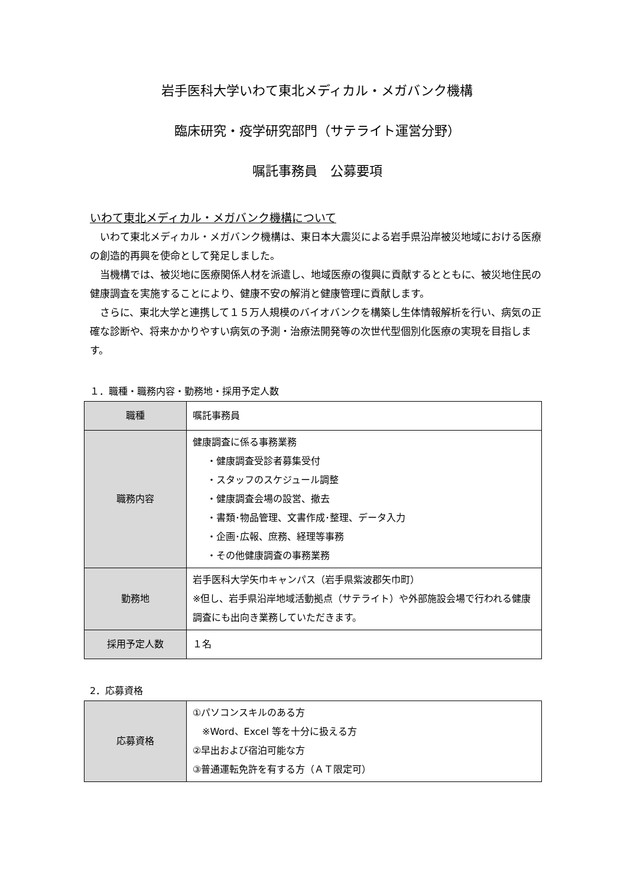岩手医科大学いわて東北メディカル・メガバンク機構
臨床研究・疫学研究部門（サテライト運営分野）
嘱託事務員　公募要項
いわて東北メディカル・メガバンク機構について
いわて東北メディカル・メガバンク機構は、東日本大震災による岩手県沿岸被災地域における医療の創造的再興を使命として発足しました。
当機構では、被災地に医療関係人材を派遣し、地域医療の復興に貢献するとともに、被災地住民の健康調査を実施することにより、健康不安の解消と健康管理に貢献します。
さらに、東北大学と連携して１５万人規模のバイオバンクを構築し生体情報解析を行い、病気の正確な診断や、将来かかりやすい病気の予測・治療法開発等の次世代型個別化医療の実現を目指します。
１．職種・職務内容・勤務地・採用予定人数
| 職種 | 嘱託事務員 |
| 職務内容 | 健康調査に係る事務業務 ・健康調査受診者募集受付 ・スタッフのスケジュール調整 ・健康調査会場の設営、撤去 ・書類･物品管理、文書作成･整理、データ入力 ・企画･広報、庶務、経理等事務 ・その他健康調査の事務業務 |
| 勤務地 | 岩手医科大学矢巾キャンパス（岩手県紫波郡矢巾町） ※但し、岩手県沿岸地域活動拠点（サテライト）や外部施設会場で行われる健康調査にも出向き業務していただきます。 |
| 採用予定人数 | １名 |
2．応募資格
| 応募資格 | ①パソコンスキルのある方 ※Word、Excel 等を十分に扱える方 ②早出および宿泊可能な方 ③普通運転免許を有する方（ＡＴ限定可） |